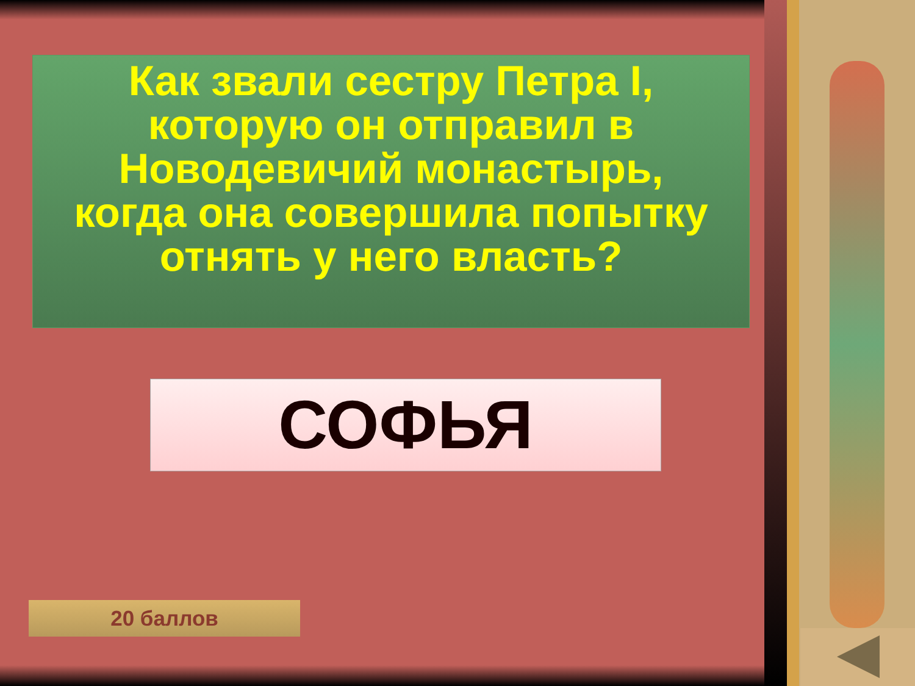Как звали сестру Петра I, которую он отправил в Новодевичий монастырь, когда она совершила попытку отнять у него власть?
СОФЬЯ
20 баллов